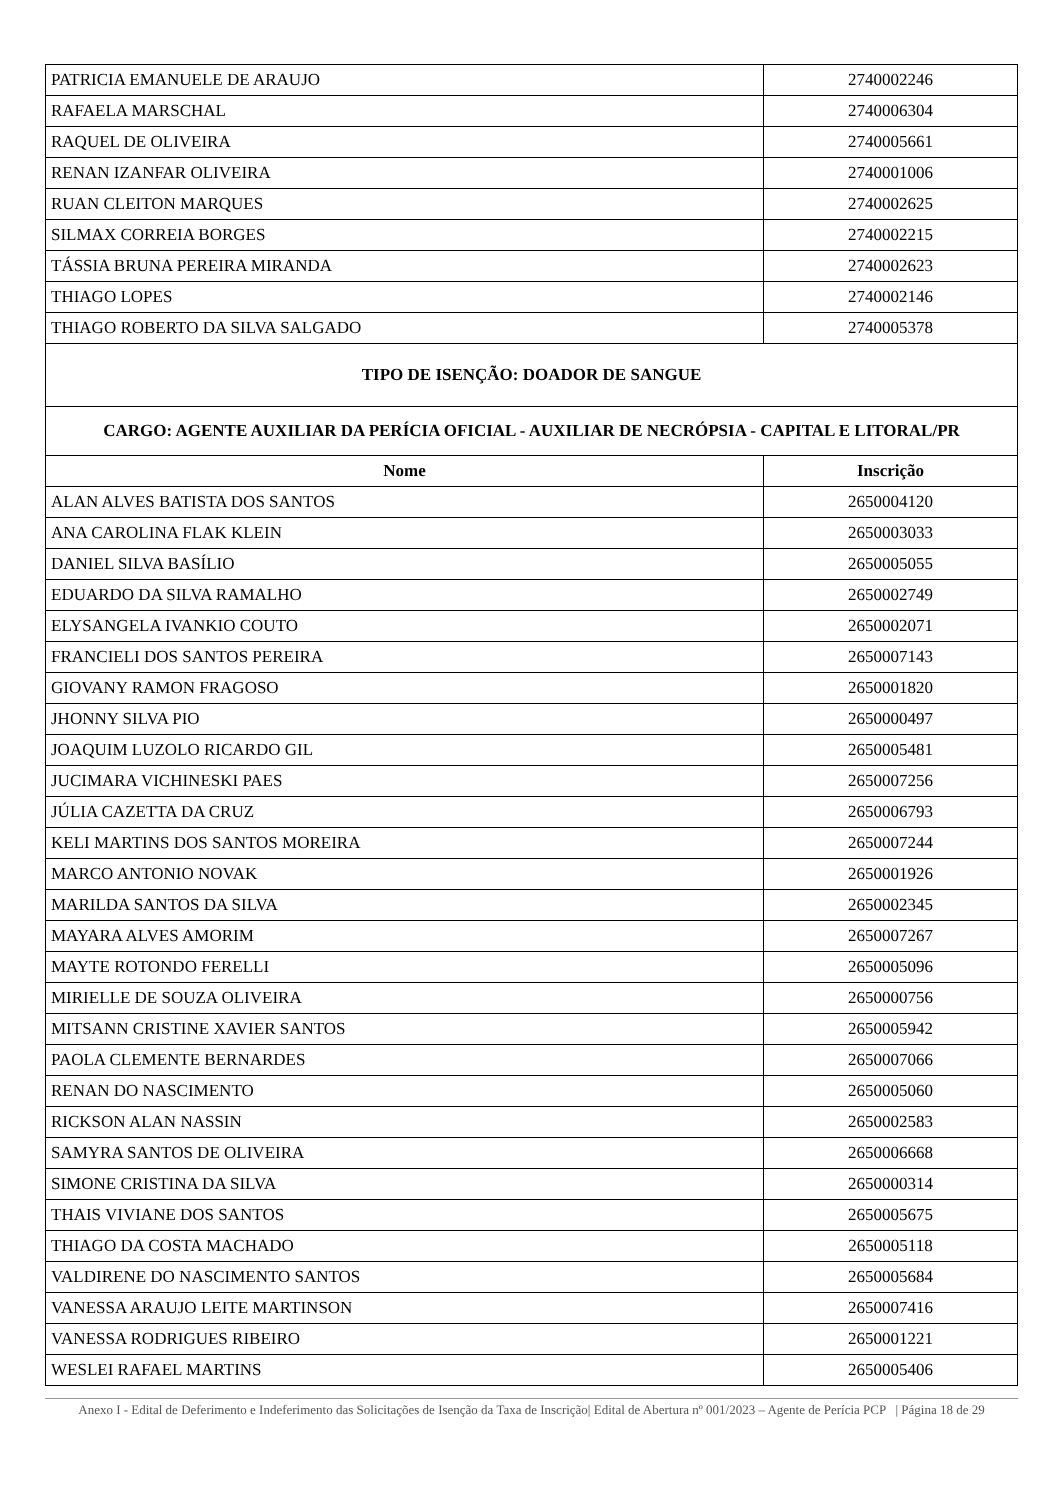| PATRICIA EMANUELE DE ARAUJO | 2740002246 |
| RAFAELA MARSCHAL | 2740006304 |
| RAQUEL DE OLIVEIRA | 2740005661 |
| RENAN IZANFAR OLIVEIRA | 2740001006 |
| RUAN CLEITON MARQUES | 2740002625 |
| SILMAX CORREIA BORGES | 2740002215 |
| TÁSSIA BRUNA PEREIRA MIRANDA | 2740002623 |
| THIAGO LOPES | 2740002146 |
| THIAGO ROBERTO DA SILVA SALGADO | 2740005378 |
| TIPO DE ISENÇÃO: DOADOR DE SANGUE | |
| CARGO: AGENTE AUXILIAR DA PERÍCIA OFICIAL - AUXILIAR DE NECRÓPSIA - CAPITAL E LITORAL/PR | |
| Nome | Inscrição |
| ALAN ALVES BATISTA DOS SANTOS | 2650004120 |
| ANA CAROLINA FLAK KLEIN | 2650003033 |
| DANIEL SILVA BASÍLIO | 2650005055 |
| EDUARDO DA SILVA RAMALHO | 2650002749 |
| ELYSANGELA IVANKIO COUTO | 2650002071 |
| FRANCIELI DOS SANTOS PEREIRA | 2650007143 |
| GIOVANY RAMON FRAGOSO | 2650001820 |
| JHONNY SILVA PIO | 2650000497 |
| JOAQUIM LUZOLO RICARDO GIL | 2650005481 |
| JUCIMARA VICHINESKI PAES | 2650007256 |
| JÚLIA CAZETTA DA CRUZ | 2650006793 |
| KELI MARTINS DOS SANTOS MOREIRA | 2650007244 |
| MARCO ANTONIO NOVAK | 2650001926 |
| MARILDA SANTOS DA SILVA | 2650002345 |
| MAYARA ALVES AMORIM | 2650007267 |
| MAYTE ROTONDO FERELLI | 2650005096 |
| MIRIELLE DE SOUZA OLIVEIRA | 2650000756 |
| MITSANN CRISTINE XAVIER SANTOS | 2650005942 |
| PAOLA CLEMENTE BERNARDES | 2650007066 |
| RENAN DO NASCIMENTO | 2650005060 |
| RICKSON ALAN NASSIN | 2650002583 |
| SAMYRA SANTOS DE OLIVEIRA | 2650006668 |
| SIMONE CRISTINA DA SILVA | 2650000314 |
| THAIS VIVIANE DOS SANTOS | 2650005675 |
| THIAGO DA COSTA MACHADO | 2650005118 |
| VALDIRENE DO NASCIMENTO SANTOS | 2650005684 |
| VANESSA ARAUJO LEITE MARTINSON | 2650007416 |
| VANESSA RODRIGUES RIBEIRO | 2650001221 |
| WESLEI RAFAEL MARTINS | 2650005406 |
Anexo I - Edital de Deferimento e Indeferimento das Solicitações de Isenção da Taxa de Inscrição| Edital de Abertura nº 001/2023 – Agente de Perícia PCP | Página 18 de 29